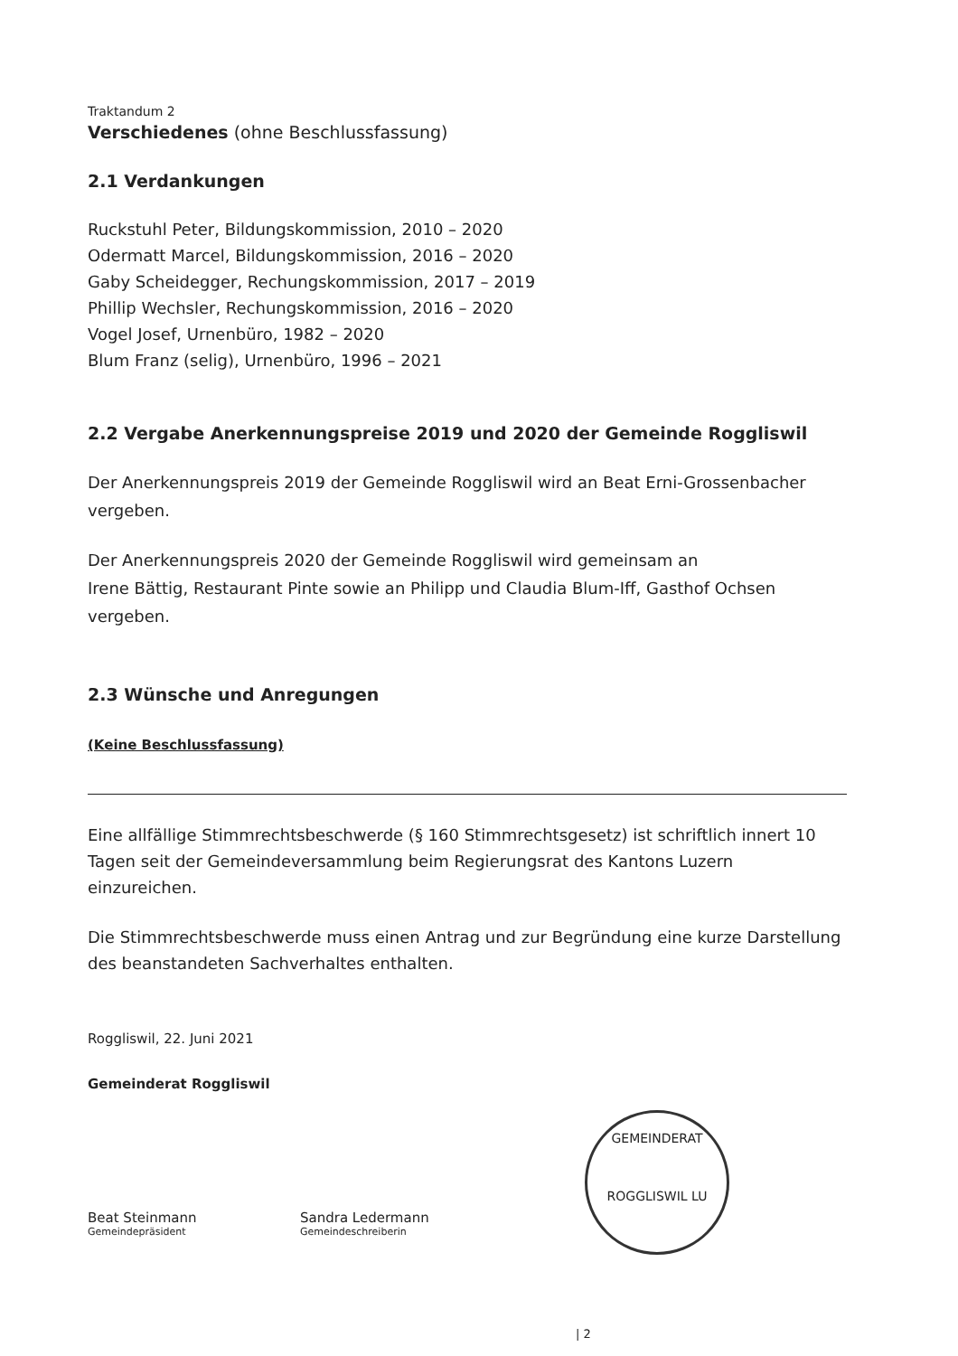Traktandum 2
Verschiedenes (ohne Beschlussfassung)
2.1 Verdankungen
Ruckstuhl Peter, Bildungskommission, 2010 – 2020
Odermatt Marcel, Bildungskommission, 2016 – 2020
Gaby Scheidegger, Rechungskommission, 2017 – 2019
Phillip Wechsler, Rechungskommission, 2016 – 2020
Vogel Josef, Urnenbüro, 1982 – 2020
Blum Franz (selig), Urnenbüro, 1996 – 2021
2.2 Vergabe Anerkennungspreise 2019 und 2020 der Gemeinde Roggliswil
Der Anerkennungspreis 2019 der Gemeinde Roggliswil wird an Beat Erni-Grossenbacher vergeben.
Der Anerkennungspreis 2020 der Gemeinde Roggliswil wird gemeinsam an
Irene Bättig, Restaurant Pinte sowie an Philipp und Claudia Blum-Iff, Gasthof Ochsen vergeben.
2.3 Wünsche und Anregungen
(Keine Beschlussfassung)
Eine allfällige Stimmrechtsbeschwerde (§ 160 Stimmrechtsgesetz) ist schriftlich innert 10 Tagen seit der Gemeindeversammlung beim Regierungsrat des Kantons Luzern einzureichen.
Die Stimmrechtsbeschwerde muss einen Antrag und zur Begründung eine kurze Darstellung des beanstandeten Sachverhaltes enthalten.
Roggliswil, 22. Juni 2021
Gemeinderat Roggliswil
Beat Steinmann
Gemeindepräsident
Sandra Ledermann
Gemeindeschreiberin
GEMEINDERAT
ROGGLISWIL LU
| 2